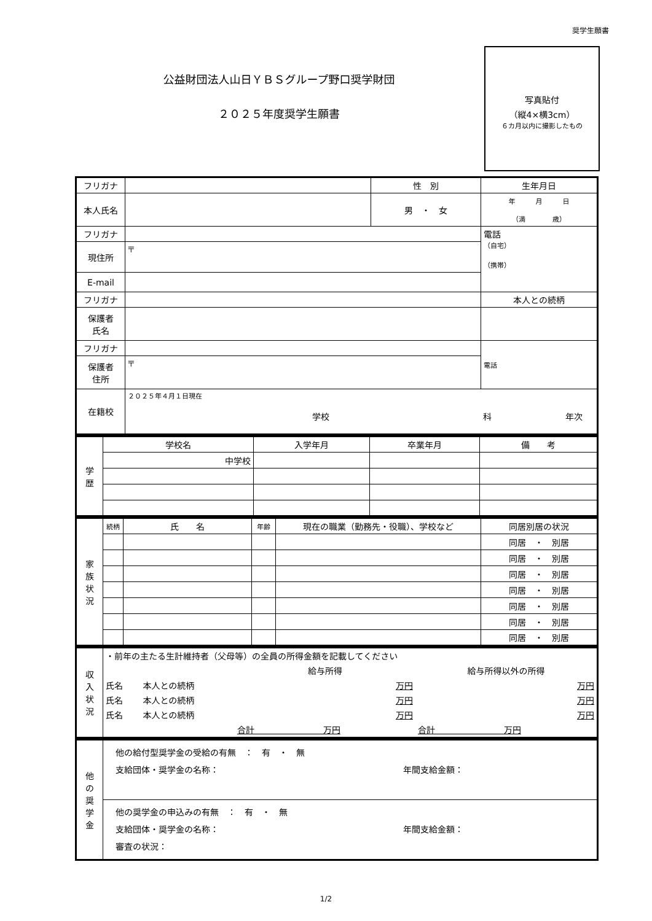奨学生願書
公益財団法人山日ＹＢＳグループ野口奨学財団
２０２５年度奨学生願書
写真貼付
（縦4×横3cm）
６カ月以内に撮影したもの
| フリガナ | | 性 別 | 生年月日 |
| 本人氏名 | | 男 ・ 女 | 年 月 日 （満 歳） |
| フリガナ | | | 電話 （自宅） （携帯） |
| 現住所 | 〒 | | |
| E-mail | | | |
| フリガナ | | | 本人との続柄 |
| 保護者 氏名 | | | |
| フリガナ | | | 電話 |
| 保護者 住所 | 〒 | | |
| 在籍校 | ２０２５年４月１日現在 学校 科 年次 | | |
| 学 歴 | 学校名 | 入学年月 | 卒業年月 | 備 考 |
| | 中学校 | | | |
| 家 族 状 況 | 続柄 | 氏 名 | 年齢 | 現在の職業（勤務先・役職）、学校など | 同居別居の状況 |
| | | | | | 同居 ・ 別居 |
| | | | | | 同居 ・ 別居 |
| | | | | | 同居 ・ 別居 |
| | | | | | 同居 ・ 別居 |
| | | | | | 同居 ・ 別居 |
| | | | | | 同居 ・ 別居 |
| | | | | | 同居 ・ 別居 |
| 収 入 状 況 | ・前年の主たる生計維持者（父母等）の全員の所得金額を記載してください | | | |
| | | | 給与所得 | 給与所得以外の所得 |
| | 氏名 | 本人との続柄 | 万円 | 万円 |
| | 氏名 | 本人との続柄 | 万円 | 万円 |
| | 氏名 | 本人との続柄 | 万円 | 万円 |
| | | | 合計 万円 | 合計 万円 |
| 他 の 奨 学 金 | 他の給付型奨学金の受給の有無 ： 有 ・ 無 支給団体・奨学金の名称： 年間支給金額： |
| | 他の奨学金の申込みの有無 ： 有 ・ 無 支給団体・奨学金の名称： 年間支給金額： 審査の状況： |
1/2